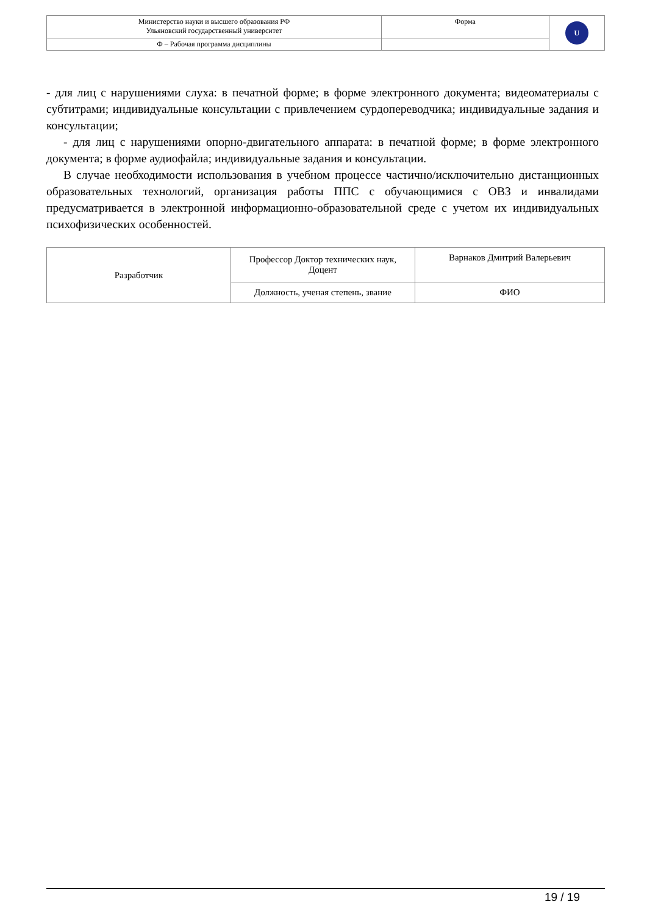| Министерство науки и высшего образования РФ Ульяновский государственный университет | Форма | U |
| Ф – Рабочая программа дисциплины | | |
- для лиц с нарушениями слуха: в печатной форме; в форме электронного документа; видеоматериалы с субтитрами; индивидуальные консультации с привлечением сурдопереводчика; индивидуальные задания и консультации;
- для лиц с нарушениями опорно-двигательного аппарата: в печатной форме; в форме электронного документа; в форме аудиофайла; индивидуальные задания и консультации.
В случае необходимости использования в учебном процессе частично/исключительно дистанционных образовательных технологий, организация работы ППС с обучающимися с ОВЗ и инвалидами предусматривается в электронной информационно-образовательной среде с учетом их индивидуальных психофизических особенностей.
| Разработчик | Профессор Доктор технических наук, Доцент | Варнаков Дмитрий Валерьевич |
| | Должность, ученая степень, звание | ФИО |
19 / 19